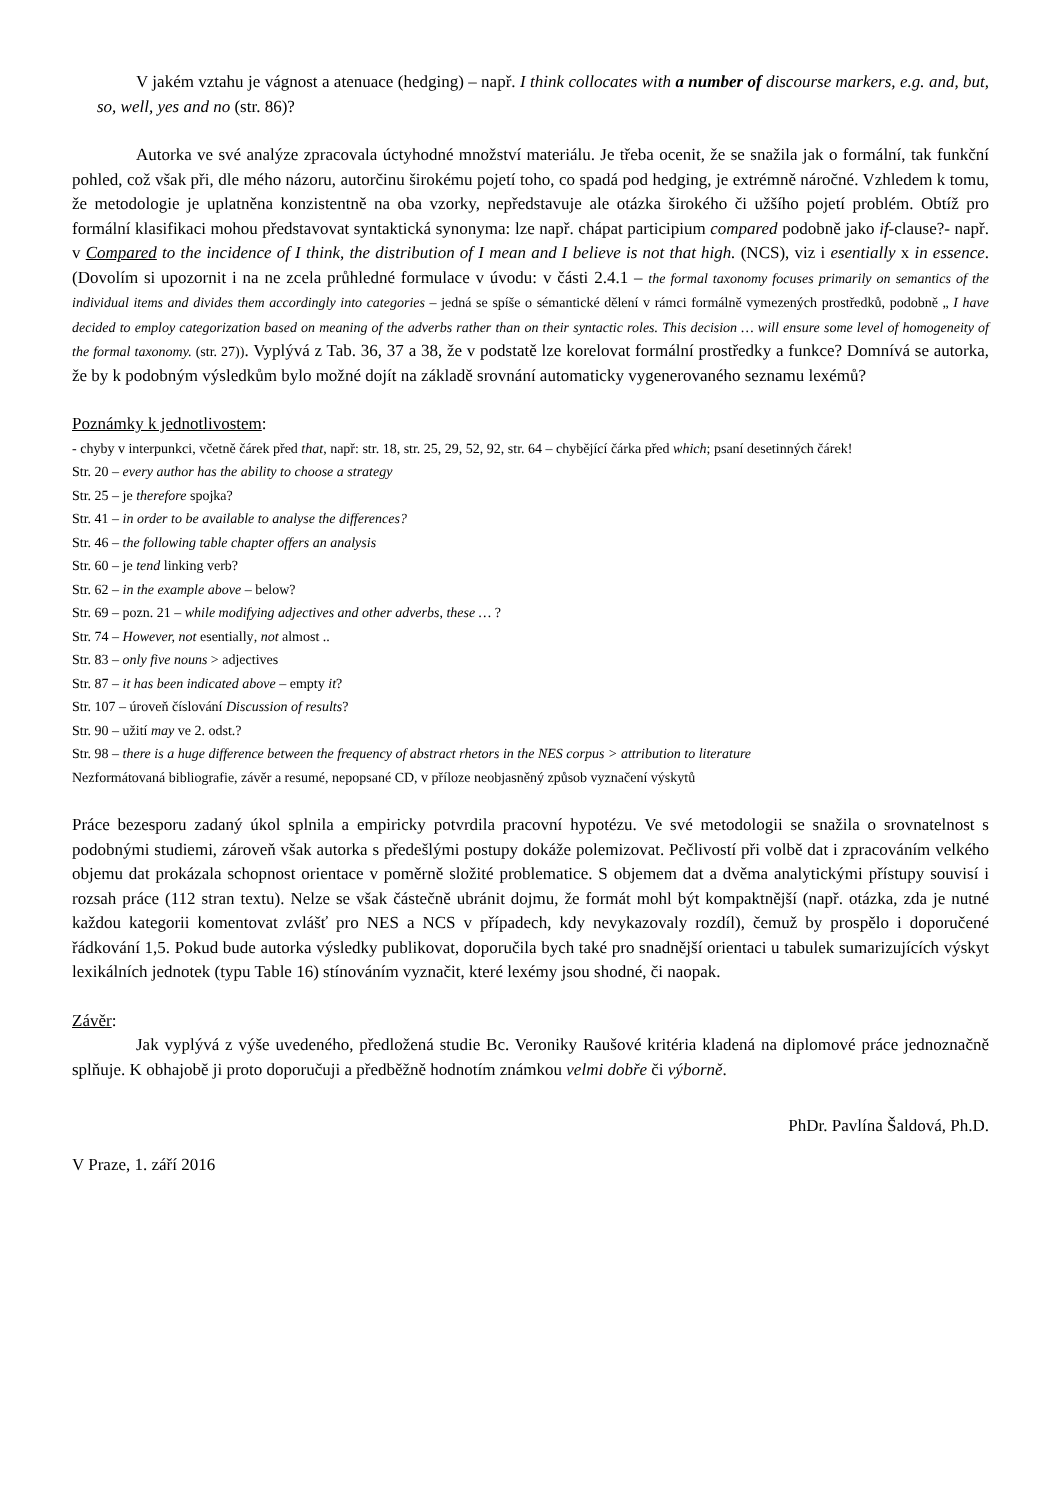V jakém vztahu je vágnost a atenuace (hedging) – např. I think collocates with a number of discourse markers, e.g. and, but, so, well, yes and no (str. 86)?
Autorka ve své analýze zpracovala úctyhodné množství materiálu. Je třeba ocenit, že se snažila jak o formální, tak funkční pohled, což však při, dle mého názoru, autorčinu širokému pojetí toho, co spadá pod hedging, je extrémně náročné. Vzhledem k tomu, že metodologie je uplatněna konzistentně na oba vzorky, nepředstavuje ale otázka širokého či užšího pojetí problém. Obtíž pro formální klasifikaci mohou představovat syntaktická synonyma: lze např. chápat participium compared podobně jako if-clause?- např. v Compared to the incidence of I think, the distribution of I mean and I believe is not that high. (NCS), viz i esentially x in essence. (Dovolím si upozornit i na ne zcela průhledné formulace v úvodu: v části 2.4.1 – the formal taxonomy focuses primarily on semantics of the individual items and divides them accordingly into categories – jedná se spíše o sémantické dělení v rámci formálně vymezených prostředků, podobně „ I have decided to employ categorization based on meaning of the adverbs rather than on their syntactic roles. This decision … will ensure some level of homogeneity of the formal taxonomy. (str. 27)). Vyplývá z Tab. 36, 37 a 38, že v podstatě lze korelovat formální prostředky a funkce? Domnívá se autorka, že by k podobným výsledkům bylo možné dojít na základě srovnání automaticky vygenerovaného seznamu lexémů?
Poznámky k jednotlivostem:
- chyby v interpunkci, včetně čárek před that, např: str. 18, str. 25, 29, 52, 92, str. 64 – chybějící čárka před which; psaní desetinných čárek!
Str. 20 – every author has the ability to choose a strategy
Str. 25 – je therefore spojka?
Str. 41 – in order to be available to analyse the differences?
Str. 46 – the following table chapter offers an analysis
Str. 60 – je tend linking verb?
Str. 62 – in the example above – below?
Str. 69 – pozn. 21 – while modifying adjectives and other adverbs, these … ?
Str. 74 – However, not esentially, not almost ..
Str. 83 – only five nouns > adjectives
Str. 87 – it has been indicated above – empty it?
Str. 107 – úroveň číslování Discussion of results?
Str. 90 – užití may ve 2. odst.?
Str. 98 – there is a huge difference between the frequency of abstract rhetors in the NES corpus > attribution to literature
Nezformátovaná bibliografie, závěr a resumé, nepopsané CD, v příloze neobjasněný způsob vyznačení výskytů
Práce bezesporu zadaný úkol splnila a empiricky potvrdila pracovní hypotézu. Ve své metodologii se snažila o srovnatelnost s podobnými studiemi, zároveň však autorka s předešlými postupy dokáže polemizovat. Pečlivostí při volbě dat i zpracováním velkého objemu dat prokázala schopnost orientace v poměrně složité problematice. S objemem dat a dvěma analytickými přístupy souvisí i rozsah práce (112 stran textu). Nelze se však částečně ubránit dojmu, že formát mohl být kompaktnější (např. otázka, zda je nutné každou kategorii komentovat zvlášť pro NES a NCS v případech, kdy nevykazovaly rozdíl), čemuž by prospělo i doporučené řádkování 1,5. Pokud bude autorka výsledky publikovat, doporučila bych také pro snadnější orientaci u tabulek sumarizujících výskyt lexikálních jednotek (typu Table 16) stínováním vyznačit, které lexémy jsou shodné, či naopak.
Závěr:
Jak vyplývá z výše uvedeného, předložená studie Bc. Veroniky Raušové kritéria kladená na diplomové práce jednoznačně splňuje. K obhajobě ji proto doporučuji a předběžně hodnotím známkou velmi dobře či výborně.
PhDr. Pavlína Šaldová, Ph.D.
V Praze, 1. září 2016